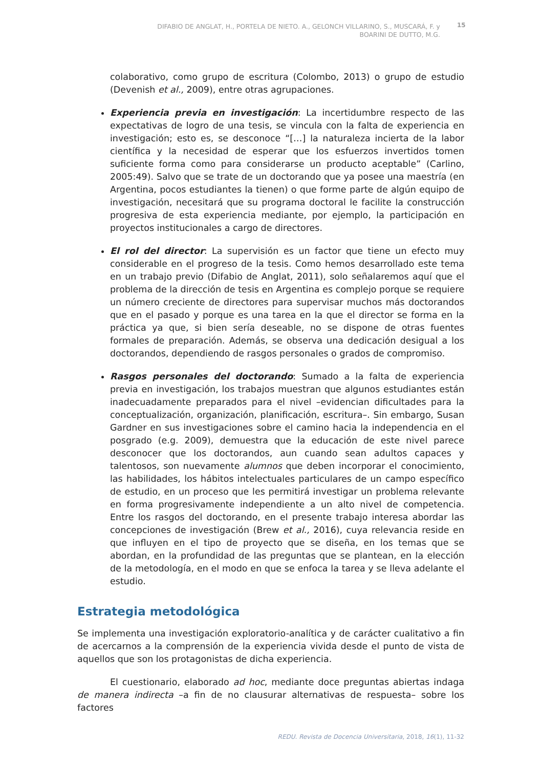DIFABIO DE ANGLAT, H., PORTELA DE NIETO. A., GELONCH VILLARINO, S., MUSCARÁ, F. y
BOARINI DE DUTTO, M.G.
15
colaborativo, como grupo de escritura (Colombo, 2013) o grupo de estudio (Devenish et al., 2009), entre otras agrupaciones.
Experiencia previa en investigación: La incertidumbre respecto de las expectativas de logro de una tesis, se vincula con la falta de experiencia en investigación; esto es, se desconoce “[…] la naturaleza incierta de la labor científica y la necesidad de esperar que los esfuerzos invertidos tomen suficiente forma como para considerarse un producto aceptable” (Carlino, 2005:49). Salvo que se trate de un doctorando que ya posee una maestría (en Argentina, pocos estudiantes la tienen) o que forme parte de algún equipo de investigación, necesitará que su programa doctoral le facilite la construcción progresiva de esta experiencia mediante, por ejemplo, la participación en proyectos institucionales a cargo de directores.
El rol del director: La supervisión es un factor que tiene un efecto muy considerable en el progreso de la tesis. Como hemos desarrollado este tema en un trabajo previo (Difabio de Anglat, 2011), solo señalaremos aquí que el problema de la dirección de tesis en Argentina es complejo porque se requiere un número creciente de directores para supervisar muchos más doctorandos que en el pasado y porque es una tarea en la que el director se forma en la práctica ya que, si bien sería deseable, no se dispone de otras fuentes formales de preparación. Además, se observa una dedicación desigual a los doctorandos, dependiendo de rasgos personales o grados de compromiso.
Rasgos personales del doctorando: Sumado a la falta de experiencia previa en investigación, los trabajos muestran que algunos estudiantes están inadecuadamente preparados para el nivel –evidencian dificultades para la conceptualización, organización, planificación, escritura–. Sin embargo, Susan Gardner en sus investigaciones sobre el camino hacia la independencia en el posgrado (e.g. 2009), demuestra que la educación de este nivel parece desconocer que los doctorandos, aun cuando sean adultos capaces y talentosos, son nuevamente alumnos que deben incorporar el conocimiento, las habilidades, los hábitos intelectuales particulares de un campo específico de estudio, en un proceso que les permitirá investigar un problema relevante en forma progresivamente independiente a un alto nivel de competencia. Entre los rasgos del doctorando, en el presente trabajo interesa abordar las concepciones de investigación (Brew et al., 2016), cuya relevancia reside en que influyen en el tipo de proyecto que se diseña, en los temas que se abordan, en la profundidad de las preguntas que se plantean, en la elección de la metodología, en el modo en que se enfoca la tarea y se lleva adelante el estudio.
Estrategia metodológica
Se implementa una investigación exploratorio-analítica y de carácter cualitativo a fin de acercarnos a la comprensión de la experiencia vivida desde el punto de vista de aquellos que son los protagonistas de dicha experiencia.
El cuestionario, elaborado ad hoc, mediante doce preguntas abiertas indaga de manera indirecta –a fin de no clausurar alternativas de respuesta– sobre los factores
REDU. Revista de Docencia Universitaria, 2018, 16(1), 11-32